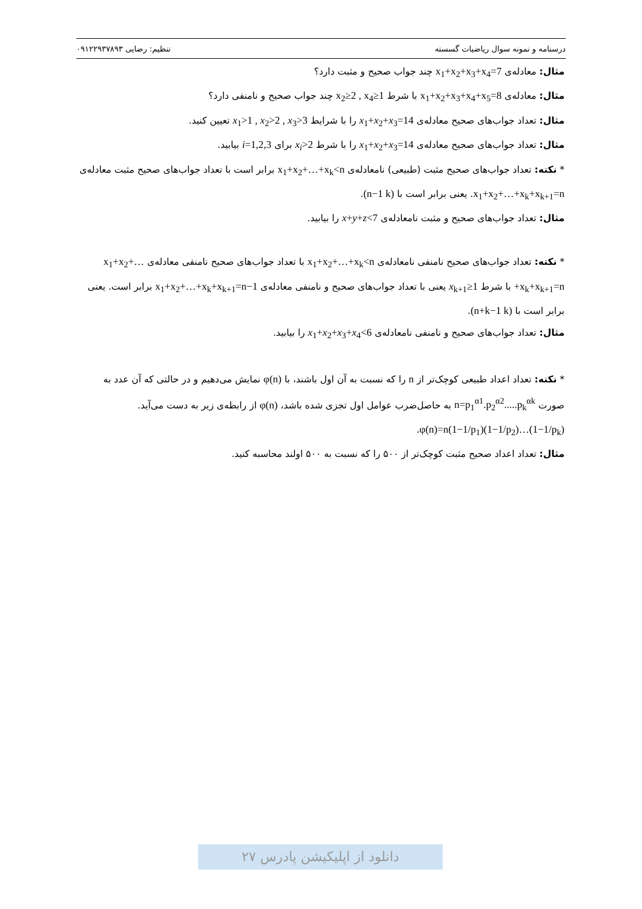درسنامه و نمونه سوال ریاضیات گسسته تنظیم: رضایی ۰۹۱۲۲۹۳۷۸۹۳
مثال: معادله‌ی x<sub>1</sub>+x<sub>2</sub>+x<sub>3</sub>+x<sub>4</sub>=7 چند جواب صحیح و مثبت دارد؟
مثال: معادله‌ی x<sub>1</sub>+x<sub>2</sub>+x<sub>3</sub>+x<sub>4</sub>+x<sub>5</sub>=8 با شرط x<sub>2</sub>≥2 , x<sub>4</sub>≥1 چند جواب صحیح و نامنفی دارد؟
مثال: تعداد جواب‌های صحیح معادله‌ی x<sub>1</sub>+x<sub>2</sub>+x<sub>3</sub>=14 را با شرایط x<sub>1</sub>>1 , x<sub>2</sub>>2 , x<sub>3</sub>>3 تعیین کنید.
مثال: تعداد جواب‌های صحیح معادله‌ی x<sub>1</sub>+x<sub>2</sub>+x<sub>3</sub>=14 را با شرط x<sub>i</sub>>2 برای i=1,2,3 بیابید.
* نکته: تعداد جواب‌های صحیح مثبت (طبیعی) نامعادله‌ی x<sub>1</sub>+x<sub>2</sub>+…+x<sub>k</sub><n برابر است با تعداد جواب‌های صحیح مثبت معادله‌ی x<sub>1</sub>+x<sub>2</sub>+…+x<sub>k</sub>+x<sub>k+1</sub>=n. یعنی برابر است با (n−1 k).
مثال: تعداد جواب‌های صحیح و مثبت نامعادله‌ی x+y+z<7 را بیابید.
* نکته: تعداد جواب‌های صحیح نامنفی نامعادله‌ی x<sub>1</sub>+x<sub>2</sub>+…+x<sub>k</sub><n با تعداد جواب‌های صحیح نامنفی معادله‌ی x<sub>1</sub>+x<sub>2</sub>+…+x<sub>k</sub>+x<sub>k+1</sub>=n با شرط x<sub>k+1</sub>≥1 یعنی با تعداد جواب‌های صحیح و نامنفی معادله‌ی x<sub>1</sub>+x<sub>2</sub>+…+x<sub>k</sub>+x<sub>k+1</sub>=n−1 برابر است. یعنی برابر است با (n+k−1 k).
مثال: تعداد جواب‌های صحیح و نامنفی نامعادله‌ی x<sub>1</sub>+x<sub>2</sub>+x<sub>3</sub>+x<sub>4</sub><6 را بیابید.
* نکته: تعداد اعداد طبیعی کوچک‌تر از n را که نسبت به آن اول باشند، با φ(n) نمایش می‌دهیم و در حالتی که آن عدد به صورت n=p<sub>1</sub><sup>α1</sup>.p<sub>2</sub><sup>α2</sup>.....p<sub>k</sub><sup>αk</sup> به حاصل‌ضرب عوامل اول تجزی شده باشد، φ(n) از رابطه‌ی زیر به دست می‌آید. φ(n)=n(1−1/p<sub>1</sub>)(1−1/p<sub>2</sub>)…(1−1/p<sub>k</sub>).
مثال: تعداد اعداد صحیح مثبت کوچک‌تر از ۵۰۰ را که نسبت به ۵۰۰ اولند محاسبه کنید.
دانلود از اپلیکیشن پادرس ۲۷